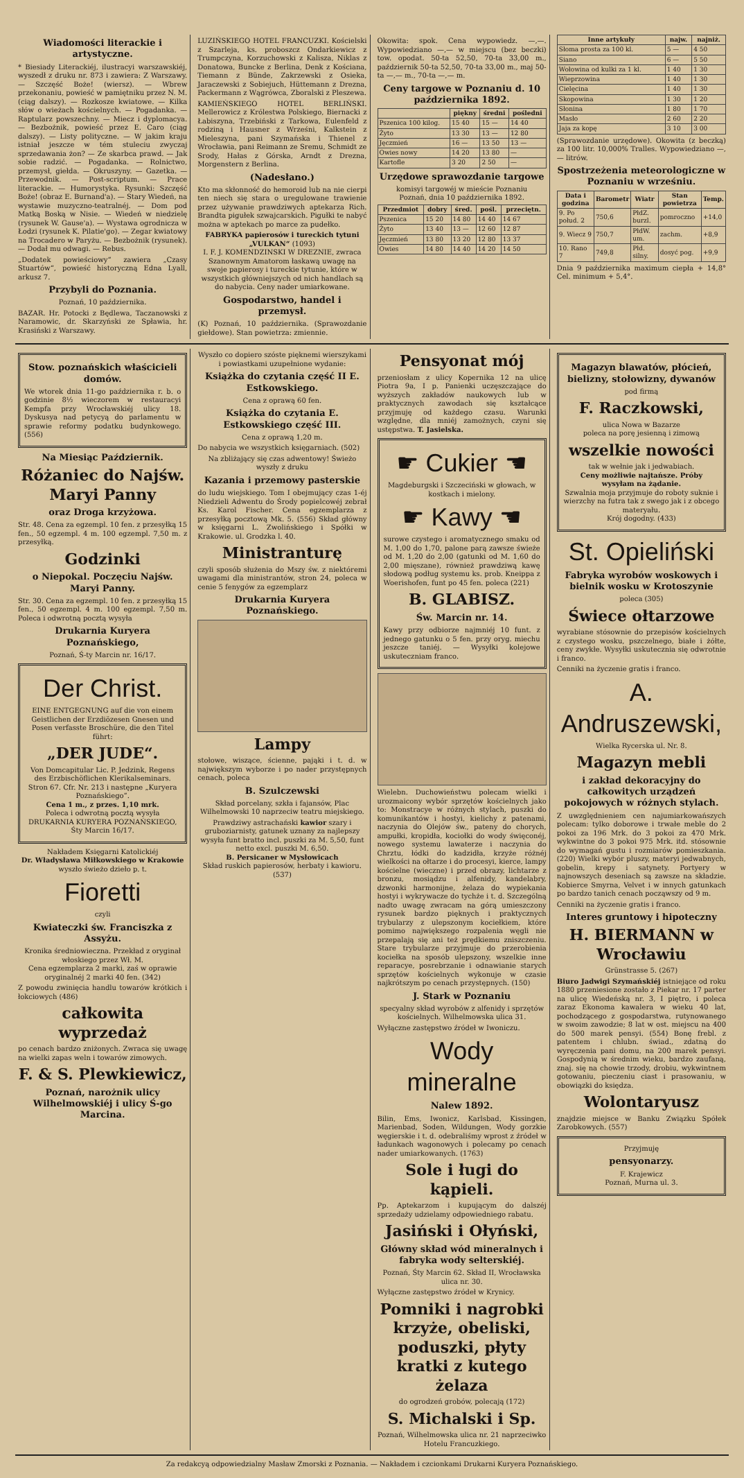Wiadomości literackie i artystyczne.
* Biesiady Literackiéj, ilustracyi warszawskiéj, wyszedł z druku nr. 873 i zawiera: Z Warszawy. — Szczęść Boże! (wiersz). — Wbrew przekonaniu, powieść w pamiętniku przez N. M. (ciąg dalszy). — Rozkosze kwiatowe. — Kilka słów o wieżach kościelnych. — Pogadanka. — Raptularz powszechny. — Miecz i dyplomacya. — Bezbożnik, powieść przez E. Caro (ciąg dalszy). — Listy polityczne. — W jakim kraju istniał jeszcze w tém stuleciu zwyczaj sprzedawania żon? — Ze skarbca prawd. — Jak sobie radzić. — Pogadanka. — Rolnictwo, przemysł, giełda. — Okruszyny. — Gazetka. — Przewodnik. — Post-scriptum. — Prace literackie. — Humorystyka. Rysunki: Szczęść Boże! (obraz E. Burnand'a). — Stary Wiedeń, na wystawie muzyczno-teatralnéj. — Dom pod Matką Boską w Nisie. — Wiedeń w niedzielę (rysunek W. Gause'a). — Wystawa ogrodnicza w Łodzi (rysunek K. Pilatie'go). — Zegar kwiatowy na Trocadero w Paryżu. — Bezbożnik (rysunek). — Dodał mu odwagi. — Rebus.
„Dodatek powieściowy“ zawiera „Czasy Stuartów“, powieść historyczną Edna Lyall, arkusz 7.
Przybyli do Poznania.
Poznań, 10 października.
BAZAR. Hr. Potocki z Będlewa, Taczanowski z Naramowic, dr. Skarzyński ze Spławia, hr. Krasiński z Warszawy.
LUZIŃSKIEGO HOTEL FRANCUZKI. Kościelski z Szarleja, ks. proboszcz Ondarkiewicz z Trumpczyna, Korzuchowski z Kalisza, Niklas z Donatowa, Buncke z Berlina, Denk z Kościana, Tiemann z Bünde, Zakrzewski z Osieka, Jaraczewski z Sobiejuch, Hüttemann z Drezna, Packermann z Wągrówca, Zboralski z Pleszewa.
KAMIEŃSKIEGO HOTEL BERLIŃSKI. Mellerowicz z Królestwa Polskiego, Biernacki z Łabiszyna, Trzebiński z Tarkowa, Eulenfeld z rodziną i Hausner z Wrześni, Kalkstein z Mieleszyna, pani Szymańska i Thienel z Wrocławia, pani Reimann ze Sremu, Schmidt ze Srody, Hałas z Górska, Arndt z Drezna, Morgenstern z Berlina.
(Nadesłano.)
Kto ma skłonność do hemoroid lub na nie cierpi ten niech się stara o uregulowane trawienie przez używanie prawdziwych aptekarza Rich. Brandta pigułek szwajcarskich. Pigułki te nabyć można w aptekach po marce za pudełko.
FABRYKA papierosów i tureckich tytuni „VULKAN“ (1093)
I. F. J. KOMENDZINSKI W DREZNIE, zwraca Szanownym Amatorom łaskawą uwagę na swoje papierosy i tureckie tytunie, które w wszystkich główniejszych od nich handlach są do nabycia. Ceny nader umiarkowane.
Gospodarstwo, handel i przemysł.
(K) Poznań, 10 października. (Sprawozdanie giełdowe). Stan powietrza: zmiennie.
Okowita: spok. Cena wypowiedz. —,—. Wypowiedziano —,— w miejscu (bez beczki) tow. opodat. 50-ta 52,50, 70-ta 33,00 m., październik 50-ta 52,50, 70-ta 33,00 m., maj 50-ta —,— m., 70-ta —,— m.
Ceny targowe w Poznaniu d. 10 października 1892.
| | piękny | średni | pośledni |
| --- | --- | --- | --- |
| Pszenica 100 kilog. | 15 40 | 15 — | 14 40 |
| Żyto | 13 30 | 13 — | 12 80 |
| Jęczmień | 16 — | 13 50 | 13 — |
| Owies nowy | 14 20 | 13 80 | — |
| Kartofle | 3 20 | 2 50 | — |
Urzędowe sprawozdanie targowe
komisyi targowéj w mieście Poznaniu
Poznań, dnia 10 października 1892.
| Przedmiot | dobry | śred. | pośl. | przeciętn. |
| --- | --- | --- | --- | --- |
| Pszenica | 15 20 | 14 80 | 14 40 | 14 67 |
| Żyto | 13 40 | 13 — | 12 60 | 12 87 |
| Jęczmień | 13 80 | 13 20 | 12 80 | 13 37 |
| Owies | 14 80 | 14 40 | 14 20 | 14 50 |
| Inne artykuły | najw. | najniż. |
| --- | --- | --- |
| Słoma prosta za 100 kl. | 5 — | 4 50 |
| Siano | 6 — | 5 50 |
| Wołowina od kulki za 1 kl. | 1 40 | 1 30 |
| Wieprzowina | 1 40 | 1 30 |
| Cielęcina | 1 40 | 1 30 |
| Skopowina | 1 30 | 1 20 |
| Słonina | 1 80 | 1 70 |
| Masło | 2 60 | 2 20 |
| Jaja za kopę | 3 10 | 3 00 |
(Sprawozdanie urzędowe). Okowita (z beczką) za 100 litr. 10,000% Tralles. Wypowiedziano —,— litrów.
Spostrzeżenia meteorologiczne w Poznaniu w wrześniu.
| Data i godzina | Barometr | Wiatr | Stan powietrza | Temp. |
| --- | --- | --- | --- | --- |
| 9. Po połud. 2 | 750,6 | PłdZ. burzl. | pomroczno | +14,0 |
| 9. Wiecz 9 | 750,7 | PłdW. um. | zachm. | +8,9 |
| 10. Rano 7 | 749,8 | Płd. silny. | dosyć pog. | +9,9 |
Dnia 9 października maximum ciepła + 14,8° Cel. minimum + 5,4°.
Stow. poznańskich właścicieli domów.
We wtorek dnia 11-go października r. b. o godzinie 8½ wieczorem w restauracyi Kempfa przy Wrocławskiéj ulicy 18. Dyskusya nad petycyą do parlamentu w sprawie reformy podatku budynkowego. (556)
Na Miesiąc Październik.
Różaniec do Najśw. Maryi Panny
oraz Droga krzyżowa.
Str. 48. Cena za egzempl. 10 fen. z przesyłką 15 fen., 50 egzempl. 4 m. 100 egzempl. 7,50 m. z przesyłką.
Godzinki
o Niepokal. Poczęciu Najśw. Maryi Panny.
Str. 30. Cena za egzempl. 10 fen. z przesyłką 15 fen., 50 egzempl. 4 m. 100 egzempl. 7,50 m. Poleca i odwrotną pocztą wysyła
Drukarnia Kuryera Poznańskiego,
Poznań, Ś-ty Marcin nr. 16/17.
Der Christ.
EINE ENTGEGNUNG auf die von einem Geistlichen der Erzdiözesen Gnesen und Posen verfasste Broschüre, die den Titel führt:
„DER JUDE“.
Von Domcapitular Lic. P. Jedzink, Regens des Erzbischöflichen Klerikalseminars.
Stron 67. Cfr. Nr. 213 i następne „Kuryera Poznańskiego“.
Cena 1 m., z przes. 1,10 mrk.
Poleca i odwrotną pocztą wysyła
DRUKARNIA KURYERA POZNAŃSKIEGO, Śty Marcin 16/17.
Nakładem Księgarni Katolickiéj
Dr. Władysława Miłkowskiego w Krakowie
wyszło świeżo dzieło p. t.
Fioretti
czyli
Kwiateczki św. Franciszka z Assyżu.
Kronika średniowieczna. Przekład z oryginał włoskiego przez Wł. M.
Cena egzemplarza 2 marki, zaś w oprawie oryginalnéj 2 marki 40 fen. (342)
Z powodu zwinięcia handlu towarów krótkich i łokciowych (486)
całkowita wyprzedaż
po cenach bardzo zniżonych. Zwraca się uwagę na wielki zapas weln i towarów zimowych.
F. & S. Plewkiewicz,
Poznań, narożnik ulicy Wilhelmowskiéj i ulicy Ś-go Marcina.
Wyszło co dopiero szóste pięknemi wierszykami i powiastkami uzupełnione wydanie:
Książka do czytania część II E. Estkowskiego.
Cena z oprawą 60 fen.
Książka do czytania E. Estkowskiego część III.
Cena z oprawą 1,20 m.
Do nabycia we wszystkich księgarniach. (502)
Na zbliżający się czas adwentowy! Świeżo wyszły z druku
Kazania i przemowy pasterskie
do ludu wiejskiego. Tom I obejmujący czas 1-éj Niedzieli Adwentu do Środy popielcowéj zebrał Ks. Karol Fischer. Cena egzemplarza z przesyłką pocztową Mk. 5. (556) Skład główny w księgarni L. Zwolińskiego i Spółki w Krakowie. ul. Grodzka l. 40.
Ministranturę
czyli sposób służenia do Mszy św. z niektóremi uwagami dla ministrantów, stron 24, poleca w cenie 5 fenygów za egzemplarz
Drukarnia Kuryera Poznańskiego.
Lampy
stołowe, wiszące, ścienne, pająki i t. d. w największym wyborze i po nader przystępnych cenach, poleca
B. Szulczewski
Skład porcelany, szkła i fajansów, Plac Wilhelmowski 10 naprzeciw teatru miejskiego.
Prawdziwy astrachański kawior szary i gruboziarnisty, gatunek uznany za najlepszy wysyła funt bratto incl. puszki za M. 5,50, funt netto excl. puszki M. 6,50.
B. Persicaner w Mysłowicach
Skład ruskich papierosów, herbaty i kawioru. (537)
Pensyonat mój
przeniosłam z ulicy Kopernika 12 na ulicę Piotra 9a, I p. Panienki uczęszczające do wyższych zakładów naukowych lub w praktycznych zawodach się kształcące przyjmuję od każdego czasu. Warunki względne, dla mniéj zamożnych, czyni się ustępstwa. T. Jasielska.
☛ Cukier ☚
Magdeburgski i Szczeciński w głowach, w kostkach i mielony.
☛ Kawy ☚
surowe czystego i aromatycznego smaku od M. 1,00 do 1,70, palone parą zawsze świeże od M. 1,20 do 2,00 (gatunki od M. 1,60 do 2,00 mięszane), również prawdziwą kawę słodową podług systemu ks. prob. Kneippa z Woerishofen, funt po 45 fen. poleca (221)
B. GLABISZ.
Św. Marcin nr. 14.
Kawy przy odbiorze najmniéj 10 funt. z jednego gatunku o 5 fen. przy oryg. miechu jeszcze taniéj. — Wysyłki kolejowe uskuteczniam franco.
Wielebn. Duchowieństwu polecam wielki i urozmaicony wybór sprzętów kościelnych jako to: Monstracye w różnych stylach, puszki do komunikantów i hostyi, kielichy z patenami, naczynia do Olejów św., pateny do chorych, ampułki, kropidła, kociołki do wody święconéj, nowego systemu lawaterze i naczynia do Chrztu, łódki do kadzidła, krzyże różnéj wielkości na ołtarze i do procesyi, kierce, lampy kościelne (wieczne) i przed obrazy, lichtarze z bronzu, mosiądzu i alfenidy, kandelabry, dzwonki harmonijne, żelaza do wypiekania hostyi i wykrywacze do tychże i t. d. Szczególną nadto uwagę zwracam na górą umieszczony rysunek bardzo pięknych i praktycznych trybularzy z ulepszonym kociełkiem, które pomimo największego rozpalenia węgli nie przepalają się ani też prędkiemu zniszczeniu. Stare trybularze przyjmuje do przerobienia kociełka na sposób ulepszony, wszelkie inne reparacye, posrebrzanie i odnawianie starych sprzętów kościelnych wykonuje w czasie najkrótszym po cenach przystępnych. (150)
J. Stark w Poznaniu
specyalny skład wyrobów z alfenidy i sprzętów kościelnych. Wilhelmowska ulica 31.
Wyłączne zastępstwo źródeł w Iwoniczu.
Wody mineralne
Nalew 1892.
Bilin, Ems, Iwonicz, Karlsbad, Kissingen, Marienbad, Soden, Wildungen, Wody gorzkie węgierskie i t. d. odebraliśmy wprost z źródeł w ładunkach wagonowych i polecamy po cenach nader umiarkowanych. (1763)
Sole i ługi do kąpieli.
Pp. Aptekarzom i kupującym do dalszéj sprzedaży udzielamy odpowiedniego rabatu.
Jasiński i Ołyński,
Główny skład wód mineralnych i fabryka wody selterskiéj.
Poznań, Śty Marcin 62. Skład II, Wrocławska ulica nr. 30.
Wyłączne zastępstwo źródeł w Krynicy.
Pomniki i nagrobki krzyże, obeliski, poduszki, płyty kratki z kutego żelaza
do ogrodzeń grobów, polecają (172)
S. Michalski i Sp.
Poznań, Wilhelmowska ulica nr. 21 naprzeciwko Hotelu Francuzkiego.
Magazyn blawatów, płócień, bielizny, stołowizny, dywanów
pod firmą
F. Raczkowski,
ulica Nowa w Bazarze
poleca na porę jesienną i zimową
wszelkie nowości
tak w wełnie jak i jedwabiach.
Ceny możliwie najtańsze. Próby wysyłam na żądanie.
Szwalnia moja przyjmuje do roboty suknie i wierzchy na futra tak z swego jak i z obcego materyału.
Krój dogodny. (433)
St. Opieliński
Fabryka wyrobów woskowych i bielnik wosku w Krotoszynie
poleca (305)
Świece ołtarzowe
wyrabiane stósownie do przepisów kościelnych z czystego wosku, pszczelnego, białe i żółte, ceny zwykłe. Wysyłki uskuteczniа się odwrotnie i franco.
Cenniki na życzenie gratis i franco.
A. Andruszewski,
Wielka Rycerska ul. Nr. 8.
Magazyn mebli
i zakład dekoracyjny do całkowitych urządzeń pokojowych w różnych stylach.
Z uwzględnieniem cen najumiarkowańszych polecam: tylko doborowe i trwałe meble do 2 pokoi za 196 Mrk. do 3 pokoi za 470 Mrk. wykwintne do 3 pokoi 975 Mrk. itd. stósownie do wymagań gustu i rozmiarów pomieszkania. (220) Wielki wybór pluszy, materyi jedwabnych, gobelin, krepy i satynety. Portyery w najnowszych deseniach są zawsze na składzie. Kobiercе Smyrna, Velvet i w innych gatunkach po bardzo tanich cenach począwszy od 9 m.
Cenniki na życzenie gratis i franco.
Interes gruntowy i hipoteczny
H. BIERMANN w Wrocławiu
Grünstrasse 5. (267)
Biuro Jadwigi Szymańskiéj istniejące od roku 1880 przeniesione zostało z Piekar nr. 17 parter na ulicę Wiedeńską nr. 3, I piętro, i poleca zaraz Ekonoma kawalera w wieku 40 lat, pochodzącego z gospodarstwa, rutynowanego w swoim zawodzie; 8 lat w ost. miejscu na 400 do 500 marek pensyi. (554) Bonę frebl. z patentem i chlubn. świad., zdatną do wyręczenia pani domu, na 200 marek pensyi. Gospodynią w średnim wieku, bardzo zaufaną, znaj. się na chowie trzody, drobiu, wykwintnem gotowaniu, pieczeniu ciast i prasowaniu, w obowiązki do księdza.
Wolontaryusz
znajdzie miejsce w Banku Związku Spółek Zarobkowych. (557)
Przyjmuję
pensyonarzy.
F. Krajewicz
Poznań, Murna ul. 3.
Za redakcyą odpowiedzialny Masław Zmorski z Poznania. — Nakładem i czcionkami Drukarni Kuryera Poznańskiego.